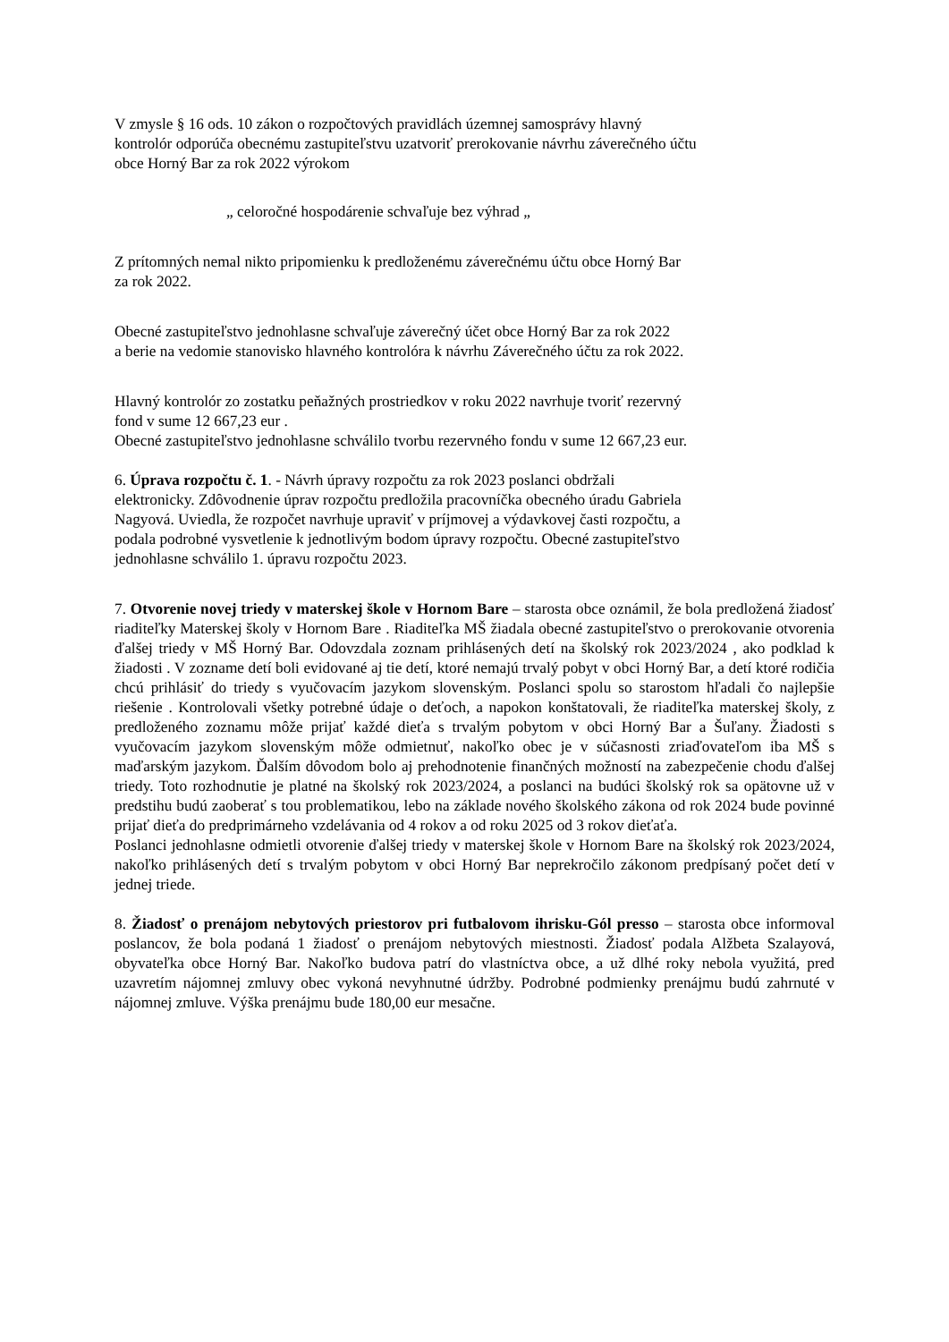V zmysle § 16 ods. 10 zákon o rozpočtových pravidlách územnej samosprávy hlavný
kontrolór odporúča obecnému zastupiteľstvu uzatvoriť prerokovanie návrhu záverečného účtu
obce Horný Bar za rok 2022 výrokom
„ celoročné hospodárenie schvaľuje bez výhrad „
Z prítomných nemal nikto pripomienku k predloženému záverečnému účtu obce Horný Bar
za rok 2022.
Obecné zastupiteľstvo jednohlasne schvaľuje záverečný účet obce Horný Bar za rok 2022
a berie na vedomie stanovisko hlavného kontrolóra k návrhu Záverečného účtu za rok 2022.
Hlavný kontrolór zo zostatku peňažných prostriedkov v roku 2022 navrhuje tvoriť rezervný
fond v sume 12 667,23 eur .
Obecné zastupiteľstvo jednohlasne schválilo tvorbu rezervného fondu v sume 12 667,23 eur.
6. Úprava rozpočtu č. 1. - Návrh úpravy rozpočtu za rok 2023 poslanci obdržali
elektronicky. Zdôvodnenie úprav rozpočtu predložila pracovníčka obecného úradu Gabriela
Nagyová. Uviedla, že rozpočet navrhuje upraviť v príjmovej a výdavkovej časti rozpočtu, a
podala podrobné vysvetlenie k jednotlivým bodom úpravy rozpočtu. Obecné zastupiteľstvo
jednohlasne schválilo 1. úpravu rozpočtu 2023.
7. Otvorenie novej triedy v materskej škole v Hornom Bare – starosta obce oznámil, že bola predložená žiadosť riaditeľky Materskej školy v Hornom Bare . Riaditeľka MŠ žiadala obecné zastupiteľstvo o prerokovanie otvorenia ďalšej triedy v MŠ Horný Bar. Odovzdala zoznam prihlásených detí na školský rok 2023/2024 , ako podklad k žiadosti . V zozname detí boli evidované aj tie detí, ktoré nemajú trvalý pobyt v obci Horný Bar, a detí ktoré rodičia chcú prihlásiť do triedy s vyučovacím jazykom slovenským. Poslanci spolu so starostom hľadali čo najlepšie riešenie . Kontrolovali všetky potrebné údaje o deťoch, a napokon konštatovali, že riaditeľka materskej školy, z predloženého zoznamu môže prijať každé dieťa s trvalým pobytom v obci Horný Bar a Šuľany. Žiadosti s vyučovacím jazykom slovenským môže odmietnuť, nakoľko obec je v súčasnosti zriaďovateľom iba MŠ s maďarským jazykom. Ďalším dôvodom bolo aj prehodnotenie finančných možností na zabezpečenie chodu ďalšej triedy. Toto rozhodnutie je platné na školský rok 2023/2024, a poslanci na budúci školský rok sa opätovne už v predstihu budú zaoberať s tou problematikou, lebo na základe nového školského zákona od rok 2024 bude povinné prijať dieťa do predprimárneho vzdelávania od 4 rokov a od roku 2025 od 3 rokov dieťaťa.
Poslanci jednohlasne odmietli otvorenie ďalšej triedy v materskej škole v Hornom Bare na školský rok 2023/2024, nakoľko prihlásených detí s trvalým pobytom v obci Horný Bar neprekročilo zákonom predpísaný počet detí v jednej triede.
8. Žiadosť o prenájom nebytových priestorov pri futbalovom ihrisku-Gól presso – starosta obce informoval poslancov, že bola podaná 1 žiadosť o prenájom nebytových miestnosti. Žiadosť podala Alžbeta Szalayová, obyvateľka obce Horný Bar. Nakoľko budova patrí do vlastníctva obce, a už dlhé roky nebola využitá, pred uzavretím nájomnej zmluvy obec vykoná nevyhnutné údržby. Podrobné podmienky prenájmu budú zahrnuté v nájomnej zmluve. Výška prenájmu bude 180,00 eur mesačne.